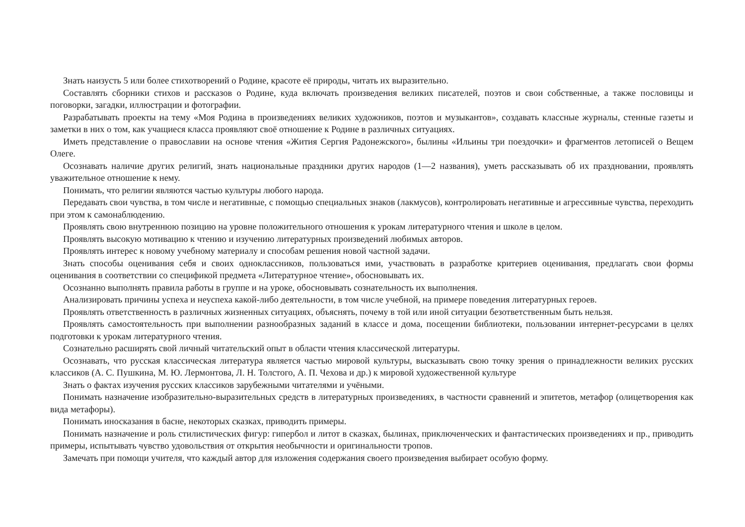Знать наизусть 5 или более стихотворений о Родине, красоте её природы, читать их выразительно.
Составлять сборники стихов и рассказов о Родине, куда включать произведения великих писателей, поэтов и свои собственные, а также пословицы и поговорки, загадки, иллюстрации и фотографии.
Разрабатывать проекты на тему «Моя Родина в произведениях великих художников, поэтов и музыкантов», создавать классные журналы, стенные газеты и заметки в них о том, как учащиеся класса проявляют своё отношение к Родине в различных ситуациях.
Иметь представление о православии на основе чтения «Жития Сергия Радонежского», былины «Ильины три поездочки» и фрагментов летописей о Вещем Олеге.
Осознавать наличие других религий, знать национальные праздники других народов (1—2 названия), уметь рассказывать об их праздновании, проявлять уважительное отношение к нему.
Понимать, что религии являются частью культуры любого народа.
Передавать свои чувства, в том числе и негативные, с помощью специальных знаков (лакмусов), контролировать негативные и агрессивные чувства, переходить при этом к самонаблюдению.
Проявлять свою внутреннюю позицию на уровне положительного отношения к урокам литературного чтения и школе в целом.
Проявлять высокую мотивацию к чтению и изучению литературных произведений любимых авторов.
Проявлять интерес к новому учебному материалу и способам решения новой частной задачи.
Знать способы оценивания себя и своих одноклассников, пользоваться ими, участвовать в разработке критериев оценивания, предлагать свои формы оценивания в соответствии со спецификой предмета «Литературное чтение», обосновывать их.
Осознанно выполнять правила работы в группе и на уроке, обосновывать сознательность их выполнения.
Анализировать причины успеха и неуспеха какой-либо деятельности, в том числе учебной, на примере поведения литературных героев.
Проявлять ответственность в различных жизненных ситуациях, объяснять, почему в той или иной ситуации безответственным быть нельзя.
Проявлять самостоятельность при выполнении разнообразных заданий в классе и дома, посещении библиотеки, пользовании интернет-ресурсами в целях подготовки к урокам литературного чтения.
Сознательно расширять свой личный читательский опыт в области чтения классической литературы.
Осознавать, что русская классическая литература является частью мировой культуры, высказывать свою точку зрения о принадлежности великих русских классиков (А. С. Пушкина, М. Ю. Лермонтова, Л. Н. Толстого, А. П. Чехова и др.) к мировой художественной культуре
Знать о фактах изучения русских классиков зарубежными читателями и учёными.
Понимать назначение изобразительно-выразительных средств в литературных произведениях, в частности сравнений и эпитетов, метафор (олицетворения как вида метафоры).
Понимать иносказания в басне, некоторых сказках, приводить примеры.
Понимать назначение и роль стилистических фигур: гипербол и литот в сказках, былинах, приключенческих и фантастических произведениях и пр., приводить примеры, испытывать чувство удовольствия от открытия необычности и оригинальности тропов.
Замечать при помощи учителя, что каждый автор для изложения содержания своего произведения выбирает особую форму.